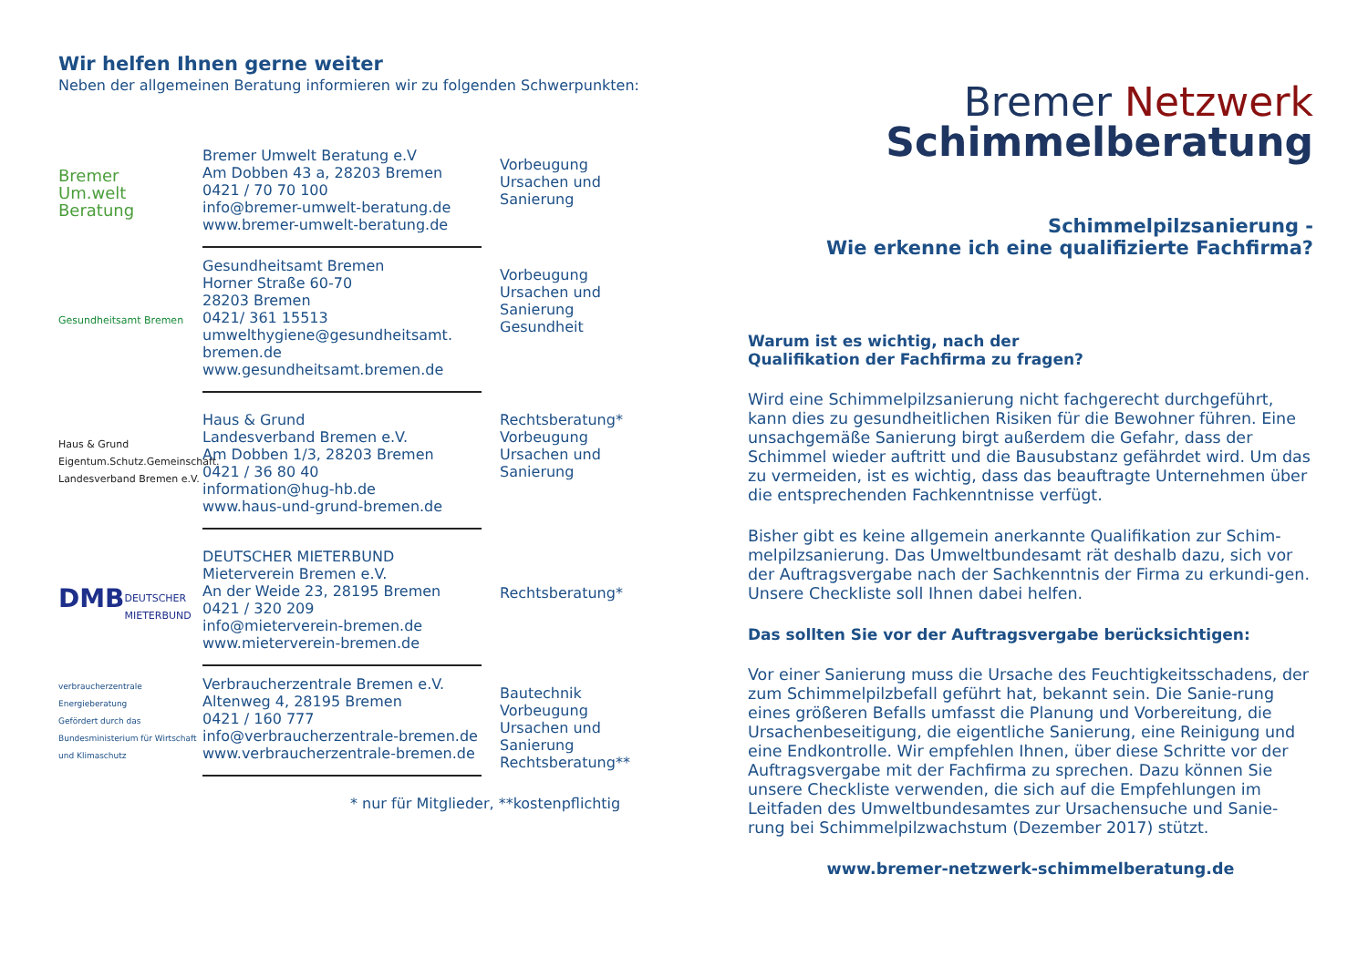Wir helfen Ihnen gerne weiter
Neben der allgemeinen Beratung informieren wir zu folgenden Schwerpunkten:
Bremer
Um.welt
Beratung
Bremer Umwelt Beratung e.V
Am Dobben 43 a, 28203 Bremen
0421 / 70 70 100
info@bremer-umwelt-beratung.de
www.bremer-umwelt-beratung.de
Vorbeugung
Ursachen und
Sanierung
Gesundheitsamt Bremen
Gesundheitsamt Bremen
Horner Straße 60-70
28203 Bremen
0421/ 361 15513
umwelthygiene@gesundheitsamt.
bremen.de
www.gesundheitsamt.bremen.de
Vorbeugung
Ursachen und
Sanierung
Gesundheit
Haus & Grund
Eigentum.Schutz.Gemeinschaft.
Landesverband Bremen e.V.
Haus & Grund
Landesverband Bremen e.V.
Am Dobben 1/3, 28203 Bremen
0421 / 36 80 40
information@hug-hb.de
www.haus-und-grund-bremen.de
Rechtsberatung*
Vorbeugung
Ursachen und
Sanierung
DMB
DEUTSCHER
MIETERBUND
DEUTSCHER MIETERBUND
Mieterverein Bremen e.V.
An der Weide 23, 28195 Bremen
0421 / 320 209
info@mieterverein-bremen.de
www.mieterverein-bremen.de
Rechtsberatung*
verbraucherzentrale
Energieberatung
Gefördert durch das Bundesministerium für Wirtschaft und Klimaschutz
Verbraucherzentrale Bremen e.V.
Altenweg 4, 28195 Bremen
0421 / 160 777
info@verbraucherzentrale-bremen.de
www.verbraucherzentrale-bremen.de
Bautechnik
Vorbeugung
Ursachen und
Sanierung
Rechtsberatung**
* nur für Mitglieder, **kostenpflichtig
Bremer Netzwerk
Schimmelberatung
Schimmelpilzsanierung -
Wie erkenne ich eine qualifizierte Fachfirma?
Warum ist es wichtig, nach der
Qualifikation der Fachfirma zu fragen?
Wird eine Schimmelpilzsanierung nicht fachgerecht durchgeführt, kann dies zu gesundheitlichen Risiken für die Bewohner führen. Eine unsachgemäße Sanierung birgt außerdem die Gefahr, dass der Schimmel wieder auftritt und die Bausubstanz gefährdet wird. Um das zu vermeiden, ist es wichtig, dass das beauftragte Unternehmen über die entsprechenden Fachkenntnisse verfügt.
Bisher gibt es keine allgemein anerkannte Qualifikation zur Schim-melpilzsanierung. Das Umweltbundesamt rät deshalb dazu, sich vor der Auftragsvergabe nach der Sachkenntnis der Firma zu erkundi-gen. Unsere Checkliste soll Ihnen dabei helfen.
Das sollten Sie vor der Auftragsvergabe berücksichtigen:
Vor einer Sanierung muss die Ursache des Feuchtigkeitsschadens, der zum Schimmelpilzbefall geführt hat, bekannt sein. Die Sanie-rung eines größeren Befalls umfasst die Planung und Vorbereitung, die Ursachenbeseitigung, die eigentliche Sanierung, eine Reinigung und eine Endkontrolle. Wir empfehlen Ihnen, über diese Schritte vor der Auftragsvergabe mit der Fachfirma zu sprechen. Dazu können Sie unsere Checkliste verwenden, die sich auf die Empfehlungen im Leitfaden des Umweltbundesamtes zur Ursachensuche und Sanie-rung bei Schimmelpilzwachstum (Dezember 2017) stützt.
www.bremer-netzwerk-schimmelberatung.de